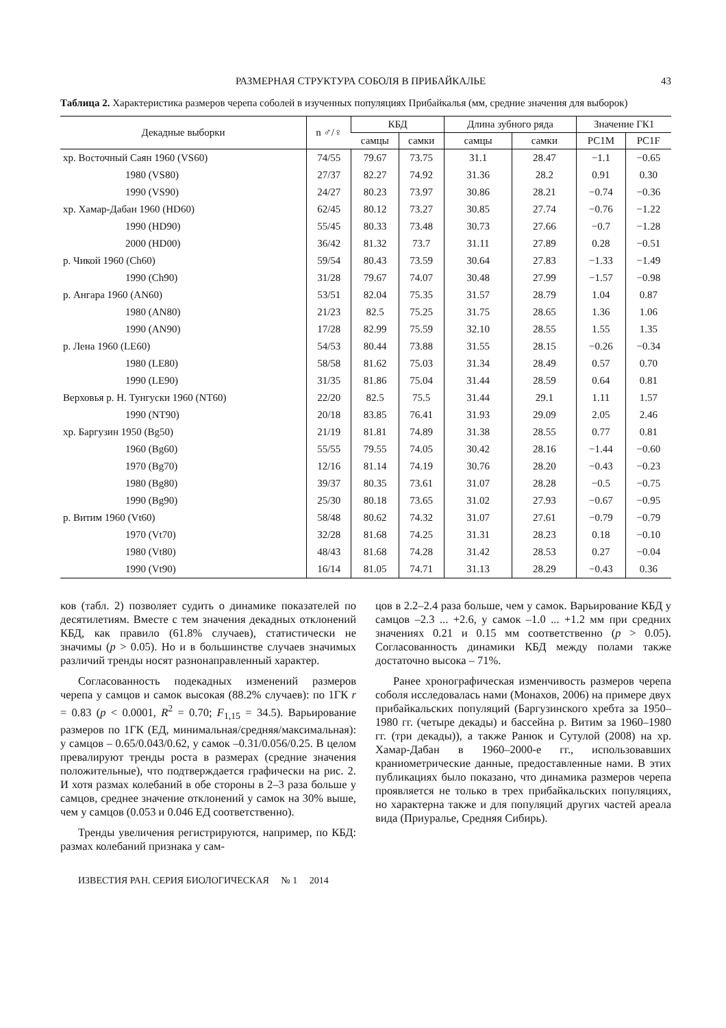РАЗМЕРНАЯ СТРУКТУРА СОБОЛЯ В ПРИБАЙКАЛЬЕ 43
Таблица 2. Характеристика размеров черепа соболей в изученных популяциях Прибайкалья (мм, средние значения для выборок)
| Декадные выборки | n ♂/♀ | КБД | | Длина зубного ряда | | Значение ГК1 | |
| --- | --- | --- | --- | --- | --- | --- | --- |
| | | самцы | самки | самцы | самки | PC1M | PC1F |
| хр. Восточный Саян 1960 (VS60) | 74/55 | 79.67 | 73.75 | 31.1 | 28.47 | −1.1 | −0.65 |
| 1980 (VS80) | 27/37 | 82.27 | 74.92 | 31.36 | 28.2 | 0.91 | 0.30 |
| 1990 (VS90) | 24/27 | 80.23 | 73.97 | 30.86 | 28.21 | −0.74 | −0.36 |
| хр. Хамар-Дабан 1960 (HD60) | 62/45 | 80.12 | 73.27 | 30.85 | 27.74 | −0.76 | −1.22 |
| 1990 (HD90) | 55/45 | 80.33 | 73.48 | 30.73 | 27.66 | −0.7 | −1.28 |
| 2000 (HD00) | 36/42 | 81.32 | 73.7 | 31.11 | 27.89 | 0.28 | −0.51 |
| р. Чикой 1960 (Ch60) | 59/54 | 80.43 | 73.59 | 30.64 | 27.83 | −1.33 | −1.49 |
| 1990 (Ch90) | 31/28 | 79.67 | 74.07 | 30.48 | 27.99 | −1.57 | −0.98 |
| р. Ангара 1960 (AN60) | 53/51 | 82.04 | 75.35 | 31.57 | 28.79 | 1.04 | 0.87 |
| 1980 (AN80) | 21/23 | 82.5 | 75.25 | 31.75 | 28.65 | 1.36 | 1.06 |
| 1990 (AN90) | 17/28 | 82.99 | 75.59 | 32.10 | 28.55 | 1.55 | 1.35 |
| р. Лена 1960 (LE60) | 54/53 | 80.44 | 73.88 | 31.55 | 28.15 | −0.26 | −0.34 |
| 1980 (LE80) | 58/58 | 81.62 | 75.03 | 31.34 | 28.49 | 0.57 | 0.70 |
| 1990 (LE90) | 31/35 | 81.86 | 75.04 | 31.44 | 28.59 | 0.64 | 0.81 |
| Верховья р. Н. Тунгуски 1960 (NT60) | 22/20 | 82.5 | 75.5 | 31.44 | 29.1 | 1.11 | 1.57 |
| 1990 (NT90) | 20/18 | 83.85 | 76.41 | 31.93 | 29.09 | 2.05 | 2.46 |
| хр. Баргузин 1950 (Bg50) | 21/19 | 81.81 | 74.89 | 31.38 | 28.55 | 0.77 | 0.81 |
| 1960 (Bg60) | 55/55 | 79.55 | 74.05 | 30.42 | 28.16 | −1.44 | −0.60 |
| 1970 (Bg70) | 12/16 | 81.14 | 74.19 | 30.76 | 28.20 | −0.43 | −0.23 |
| 1980 (Bg80) | 39/37 | 80.35 | 73.61 | 31.07 | 28.28 | −0.5 | −0.75 |
| 1990 (Bg90) | 25/30 | 80.18 | 73.65 | 31.02 | 27.93 | −0.67 | −0.95 |
| р. Витим 1960 (Vt60) | 58/48 | 80.62 | 74.32 | 31.07 | 27.61 | −0.79 | −0.79 |
| 1970 (Vt70) | 32/28 | 81.68 | 74.25 | 31.31 | 28.23 | 0.18 | −0.10 |
| 1980 (Vt80) | 48/43 | 81.68 | 74.28 | 31.42 | 28.53 | 0.27 | −0.04 |
| 1990 (Vt90) | 16/14 | 81.05 | 74.71 | 31.13 | 28.29 | −0.43 | 0.36 |
ков (табл. 2) позволяет судить о динамике показателей по десятилетиям. Вместе с тем значения декадных отклонений КБД, как правило (61.8% случаев), статистически не значимы (p > 0.05). Но и в большинстве случаев значимых различий тренды носят разнонаправленный характер.
Согласованность подекадных изменений размеров черепа у самцов и самок высокая (88.2% случаев): по 1ГК r = 0.83 (p < 0.0001, R<sup>2</sup> = 0.70; F<sub>1,15</sub> = 34.5). Варьирование размеров по 1ГК (ЕД, минимальная/средняя/максимальная): у самцов – 0.65/0.043/0.62, у самок –0.31/0.056/0.25. В целом превалируют тренды роста в размерах (средние значения положительные), что подтверждается графически на рис. 2. И хотя размах колебаний в обе стороны в 2–3 раза больше у самцов, среднее значение отклонений у самок на 30% выше, чем у самцов (0.053 и 0.046 ЕД соответственно).
Тренды увеличения регистрируются, например, по КБД: размах колебаний признака у сам-
цов в 2.2–2.4 раза больше, чем у самок. Варьирование КБД у самцов –2.3 ... +2.6, у самок –1.0 ... +1.2 мм при средних значениях 0.21 и 0.15 мм соответственно (p > 0.05). Согласованность динамики КБД между полами также достаточно высока – 71%.
Ранее хронографическая изменчивость размеров черепа соболя исследовалась нами (Монахов, 2006) на примере двух прибайкальских популяций (Баргузинского хребта за 1950–1980 гг. (четыре декады) и бассейна р. Витим за 1960–1980 гг. (три декады)), а также Ранюк и Сутулой (2008) на хр. Хамар-Дабан в 1960–2000-е гг., использовавших краниометрические данные, предоставленные нами. В этих публикациях было показано, что динамика размеров черепа проявляется не только в трех прибайкальских популяциях, но характерна также и для популяций других частей ареала вида (Приуралье, Средняя Сибирь).
ИЗВЕСТИЯ РАН. СЕРИЯ БИОЛОГИЧЕСКАЯ № 1 2014